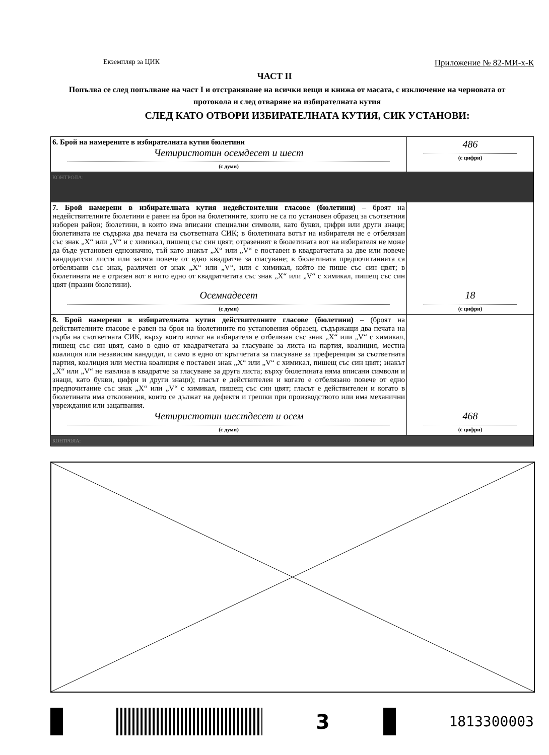Екземпляр за ЦИК Приложение № 82-МИ-х-К
ЧАСТ II
Попълва се след попълване на част I и отстраняване на всички вещи и книжа от масата, с изключение на черновата от протокола и след отваряне на избирателната кутия
СЛЕД КАТО ОТВОРИ ИЗБИРАТЕЛНАТА КУТИЯ, СИК УСТАНОВИ:
| 6. Брой на намерените в избирателната кутия бюлетини Четиристотин осемдесет и шест (с думи) | 486 (с цифри) |
| КОНТРОЛА: | |
| 7. Брой намерени в избирателната кутия недействителни гласове (бюлетини) – броят на недействителните бюлетини е равен на броя на бюлетините, които не са по установен образец за съответния изборен район; бюлетини, в които има вписани специални символи, като букви, цифри или други знаци; бюлетината не съдържа два печата на съответната СИК; в бюлетината вотът на избирателя не е отбелязан със знак „X“ или „V“ и с химикал, пишещ със син цвят; отразеният в бюлетината вот на избирателя не може да бъде установен еднозначно, тъй като знакът „X“ или „V“ е поставен в квадратчетата за две или повече кандидатски листи или засяга повече от едно квадратче за гласуване; в бюлетината предпочитанията са отбелязани със знак, различен от знак „X“ или „V“, или с химикал, който не пише със син цвят; в бюлетината не е отразен вот в нито едно от квадратчетата със знак „X“ или „V“ с химикал, пишещ със син цвят (празни бюлетини). Осемнадесет (с думи) | 18 (с цифри) |
| 8. Брой намерени в избирателната кутия действителните гласове (бюлетини) – (броят на действителните гласове е равен на броя на бюлетините по установения образец, съдържащи два печата на гърба на съответната СИК, върху които вотът на избирателя е отбелязан със знак „X“ или „V“ с химикал, пишещ със син цвят, само в едно от квадратчетата за гласуване за листа на партия, коалиция, местна коалиция или независим кандидат, и само в едно от кръгчетата за гласуване за преференция за съответната партия, коалиция или местна коалиция е поставен знак „X“ или „V“ с химикал, пишещ със син цвят; знакът „X“ или „V“ не навлиза в квадратче за гласуване за друга листа; върху бюлетината няма вписани символи и знаци, като букви, цифри и други знаци); гласът е действителен и когато е отбелязано повече от едно предпочитание със знак „X“ или „V“ с химикал, пишещ със син цвят; гласът е действителен и когато в бюлетината има отклонения, които се дължат на дефекти и грешки при производството или има механични увреждания или зацапвания. Четиристотин шестдесет и осем (с думи) | 468 (с цифри) |
| КОНТРОЛА: | |
3
1813300003